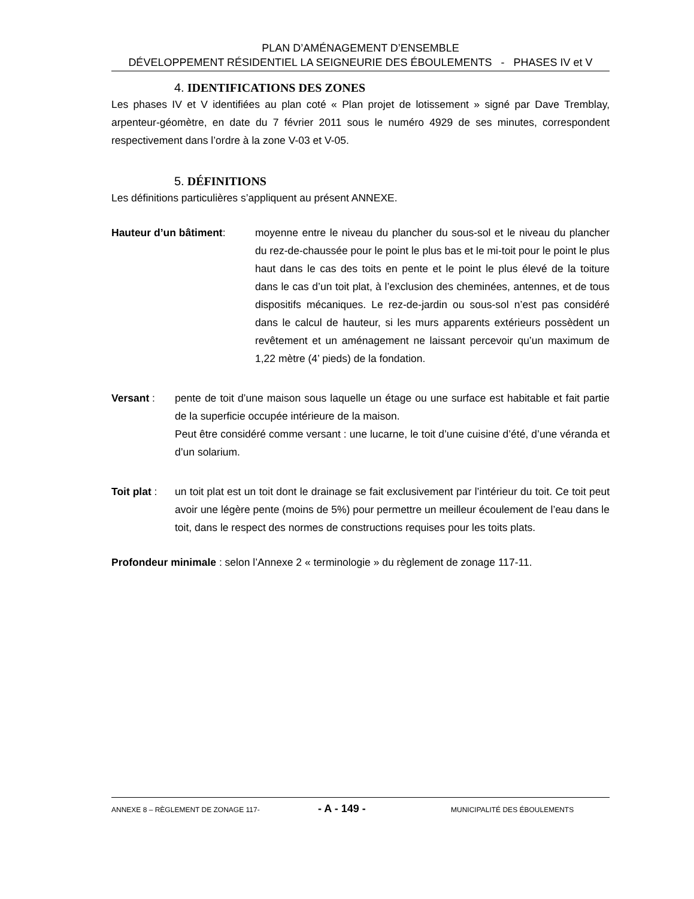PLAN D’AMÉNAGEMENT D’ENSEMBLE
DÉVELOPPEMENT RÉSIDENTIEL LA SEIGNEURIE DES ÉBOULEMENTS - PHASES IV et V
4. IDENTIFICATIONS DES ZONES
Les phases IV et V identifiées au plan coté « Plan projet de lotissement » signé par Dave Tremblay, arpenteur-géomètre, en date du 7 février 2011 sous le numéro 4929 de ses minutes, correspondent respectivement dans l’ordre à la zone V-03 et V-05.
5. DÉFINITIONS
Les définitions particulières s’appliquent au présent ANNEXE.
Hauteur d’un bâtiment: moyenne entre le niveau du plancher du sous-sol et le niveau du plancher du rez-de-chaussée pour le point le plus bas et le mi-toit pour le point le plus haut dans le cas des toits en pente et le point le plus élevé de la toiture dans le cas d’un toit plat, à l’exclusion des cheminées, antennes, et de tous dispositifs mécaniques. Le rez-de-jardin ou sous-sol n’est pas considéré dans le calcul de hauteur, si les murs apparents extérieurs possèdent un revêtement et un aménagement ne laissant percevoir qu’un maximum de 1,22 mètre (4’ pieds) de la fondation.
Versant : pente de toit d’une maison sous laquelle un étage ou une surface est habitable et fait partie de la superficie occupée intérieure de la maison.
Peut être considéré comme versant : une lucarne, le toit d’une cuisine d’été, d’une véranda et d’un solarium.
Toit plat :
un toit plat est un toit dont le drainage se fait exclusivement par l’intérieur du toit. Ce toit peut avoir une légère pente (moins de 5%) pour permettre un meilleur écoulement de l’eau dans le toit, dans le respect des normes de constructions requises pour les toits plats.
Profondeur minimale : selon l’Annexe 2 « terminologie » du règlement de zonage 117-11.
ANNEXE 8 – RÈGLEMENT DE ZONAGE 117- - A - 149 - MUNICIPALITÉ DES ÉBOULEMENTS